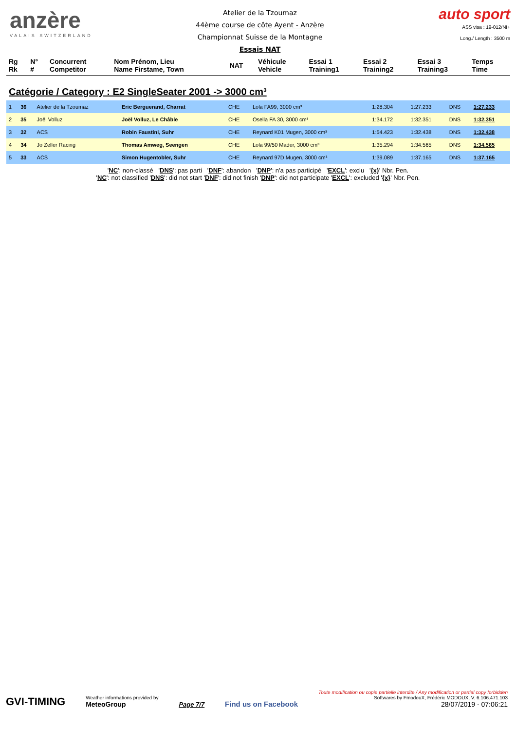anzère
VALAIS SWITZERLAND
Atelier de la Tzoumaz
44ème course de côte Ayent - Anzère
Championnat Suisse de la Montagne
Essais NAT
auto sport
ASS visa : 19-012/NI+
Long./ Length : 3500 m
| Rg Rk | N° # | Concurrent Competitor | Nom Prénom, Lieu Name Firstame, Town | NAT | Véhicule Vehicle | Essai 1 Training1 | Essai 2 Training2 | Essai 3 Training3 | Temps Time |
| --- | --- | --- | --- | --- | --- | --- | --- | --- | --- |
Catégorie / Category : E2 SingleSeater 2001 -> 3000 cm³
| 1 | 36 | Atelier de la Tzoumaz | Eric Berguerand, Charrat | CHE | Lola FA99, 3000 cm³ | 1:28.304 | 1:27.233 | DNS | 1:27.233 |
| 2 | 35 | Joël Volluz | Joël Volluz, Le Châble | CHE | Osella FA 30, 3000 cm³ | 1:34.172 | 1:32.351 | DNS | 1:32.351 |
| 3 | 32 | ACS | Robin Faustini, Suhr | CHE | Reynard K01 Mugen, 3000 cm³ | 1:54.423 | 1:32.438 | DNS | 1:32.438 |
| 4 | 34 | Jo Zeller Racing | Thomas Amweg, Seengen | CHE | Lola 99/50 Mader, 3000 cm³ | 1:35.294 | 1:34.565 | DNS | 1:34.565 |
| 5 | 33 | ACS | Simon Hugentobler, Suhr | CHE | Reynard 97D Mugen, 3000 cm³ | 1:39.089 | 1:37.165 | DNS | 1:37.165 |
'NC': non-classé 'DNS': pas parti 'DNF': abandon 'DNP': n'a pas participé 'EXCL': exclu '{x}' Nbr. Pen.
'NC': not classified 'DNS': did not start 'DNF': did not finish 'DNP': did not participate 'EXCL': excluded '{x}' Nbr. Pen.
GVI-TIMING
Weather informations provided by
MeteoGroup
Page 7/7
Find us on Facebook
Toute modification ou copie partielle interdite / Any modification or partial copy forbidden
Softwares by FmodouX, Frédéric MODOUX, V. 6.106.471.103
28/07/2019 - 07:06:21